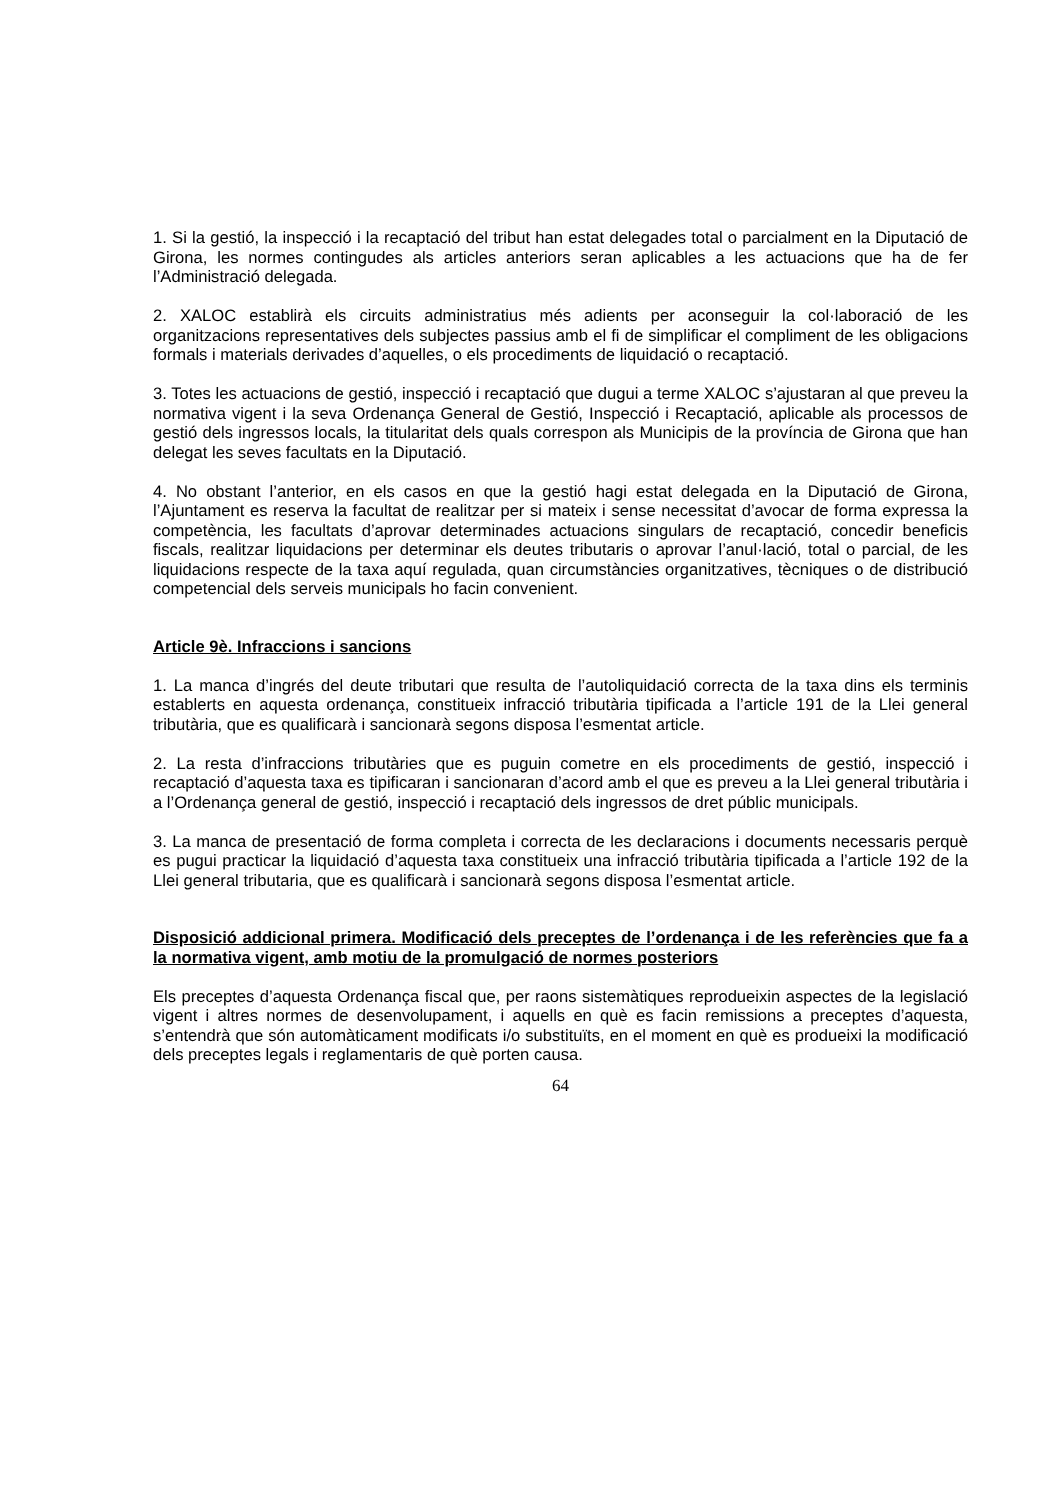1. Si la gestió, la inspecció i la recaptació del tribut han estat delegades total o parcialment en la Diputació de Girona, les normes contingudes als articles anteriors seran aplicables a les actuacions que ha de fer l’Administració delegada.
2. XALOC establirà els circuits administratius més adients per aconseguir la col·laboració de les organitzacions representatives dels subjectes passius amb el fi de simplificar el compliment de les obligacions formals i materials derivades d’aquelles, o els procediments de liquidació o recaptació.
3. Totes les actuacions de gestió, inspecció i recaptació que dugui a terme XALOC s’ajustaran al que preveu la normativa vigent i la seva Ordenança General de Gestió, Inspecció i Recaptació, aplicable als processos de gestió dels ingressos locals, la titularitat dels quals correspon als Municipis de la província de Girona que han delegat les seves facultats en la Diputació.
4. No obstant l’anterior, en els casos en que la gestió hagi estat delegada en la Diputació de Girona, l’Ajuntament es reserva la facultat de realitzar per si mateix i sense necessitat d’avocar de forma expressa la competència, les facultats d’aprovar determinades actuacions singulars de recaptació, concedir beneficis fiscals, realitzar liquidacions per determinar els deutes tributaris o aprovar l’anul·lació, total o parcial, de les liquidacions respecte de la taxa aquí regulada, quan circumstàncies organitzatives, tècniques o de distribució competencial dels serveis municipals ho facin convenient.
Article 9è. Infraccions i sancions
1. La manca d’ingrés del deute tributari que resulta de l’autoliquidació correcta de la taxa dins els terminis establerts en aquesta ordenança, constitueix infracció tributària tipificada a l’article 191 de la Llei general tributària, que es qualificarà i sancionarà segons disposa l’esmentat article.
2. La resta d’infraccions tributàries que es puguin cometre en els procediments de gestió, inspecció i recaptació d’aquesta taxa es tipificaran i sancionaran d’acord amb el que es preveu a la Llei general tributària i a l’Ordenança general de gestió, inspecció i recaptació dels ingressos de dret públic municipals.
3. La manca de presentació de forma completa i correcta de les declaracions i documents necessaris perquè es pugui practicar la liquidació d’aquesta taxa constitueix una infracció tributària tipificada a l’article 192 de la Llei general tributaria, que es qualificarà i sancionarà segons disposa l’esmentat article.
Disposició addicional primera. Modificació dels preceptes de l’ordenança i de les referències que fa a la normativa vigent, amb motiu de la promulgació de normes posteriors
Els preceptes d’aquesta Ordenança fiscal que, per raons sistemàtiques reprodueixin aspectes de la legislació vigent i altres normes de desenvolupament, i aquells en què es facin remissions a preceptes d’aquesta, s’entendrà que són automàticament modificats i/o substituïts, en el moment en què es produeixi la modificació dels preceptes legals i reglamentaris de què porten causa.
64